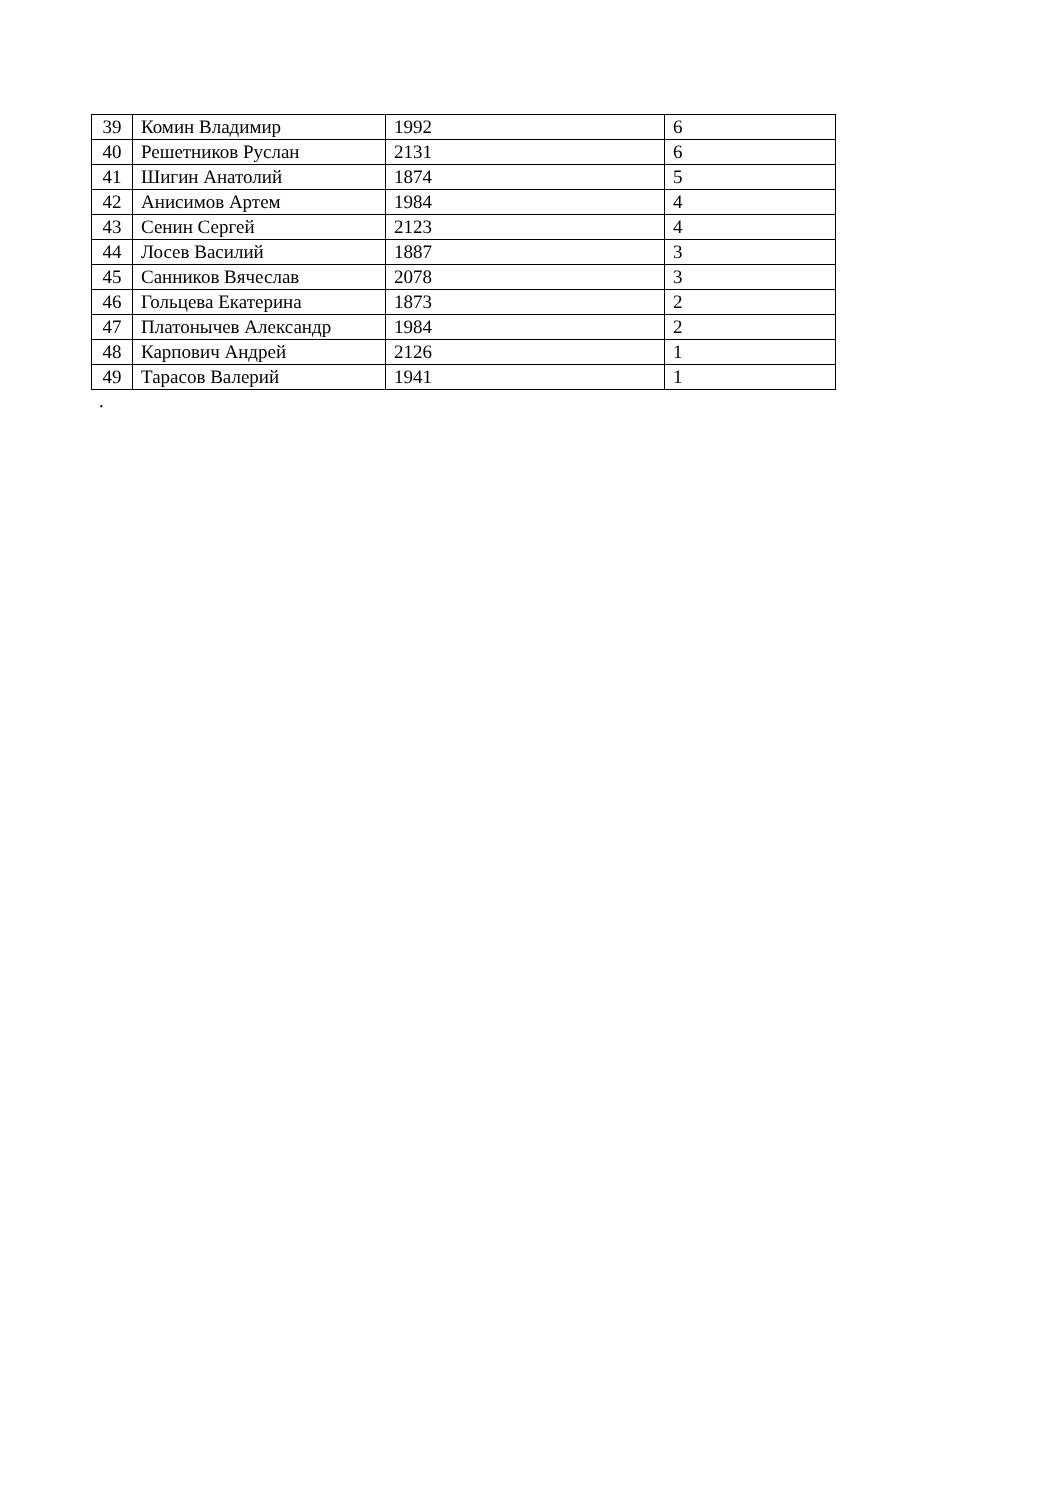| 39 | Комин Владимир | 1992 | 6 |
| 40 | Решетников Руслан | 2131 | 6 |
| 41 | Шигин Анатолий | 1874 | 5 |
| 42 | Анисимов Артем | 1984 | 4 |
| 43 | Сенин Сергей | 2123 | 4 |
| 44 | Лосев Василий | 1887 | 3 |
| 45 | Санников Вячеслав | 2078 | 3 |
| 46 | Гольцева Екатерина | 1873 | 2 |
| 47 | Платонычев Александр | 1984 | 2 |
| 48 | Карпович Андрей | 2126 | 1 |
| 49 | Тарасов Валерий | 1941 | 1 |
.